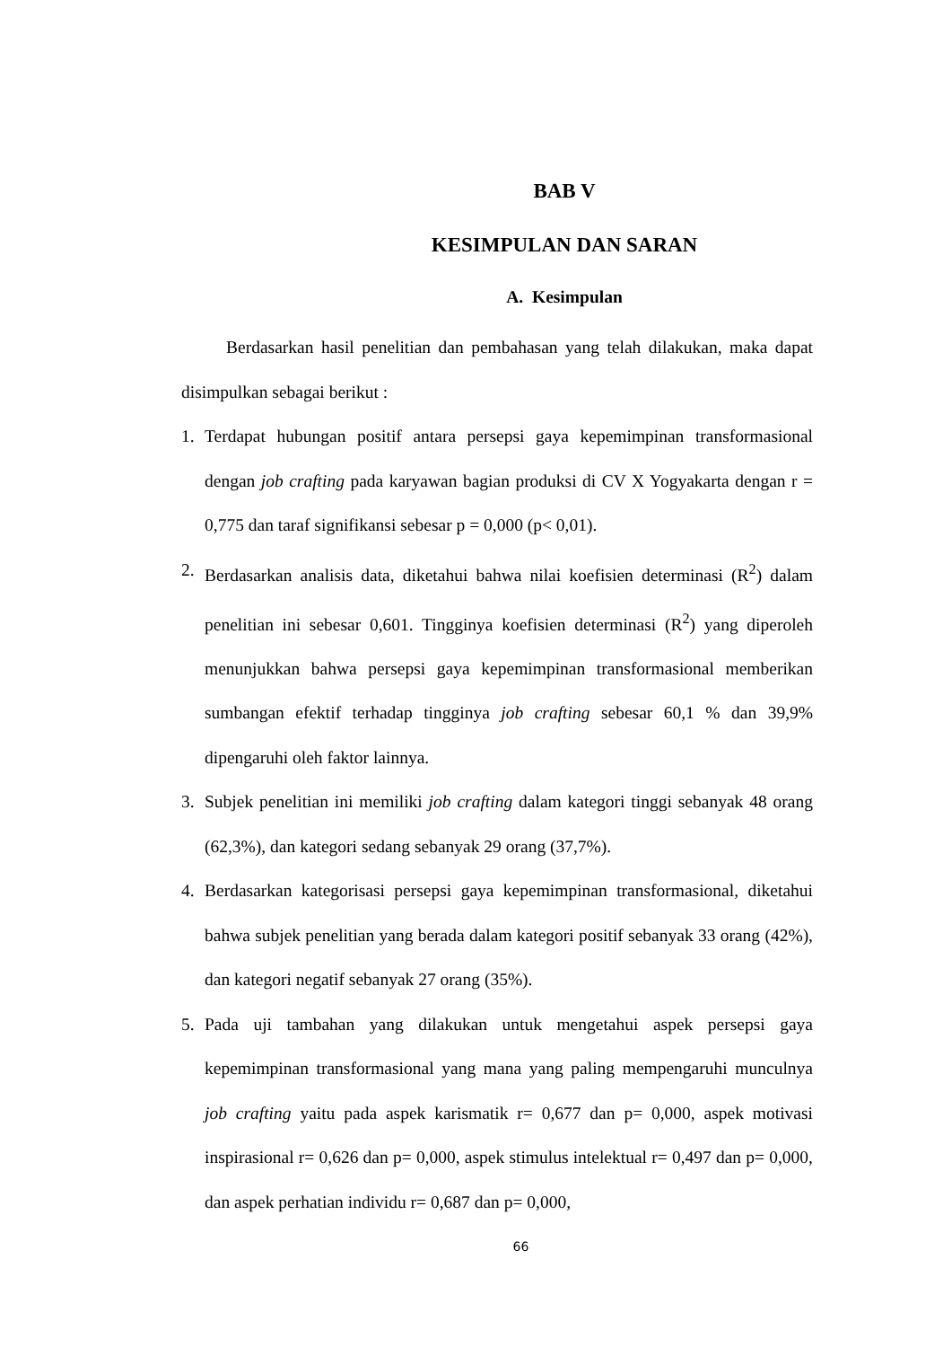BAB V
KESIMPULAN DAN SARAN
A. Kesimpulan
Berdasarkan hasil penelitian dan pembahasan yang telah dilakukan, maka dapat disimpulkan sebagai berikut :
1. Terdapat hubungan positif antara persepsi gaya kepemimpinan transformasional dengan job crafting pada karyawan bagian produksi di CV X Yogyakarta dengan r = 0,775 dan taraf signifikansi sebesar p = 0,000 (p< 0,01).
2. Berdasarkan analisis data, diketahui bahwa nilai koefisien determinasi (R<sup>2</sup>) dalam penelitian ini sebesar 0,601. Tingginya koefisien determinasi (R<sup>2</sup>) yang diperoleh menunjukkan bahwa persepsi gaya kepemimpinan transformasional memberikan sumbangan efektif terhadap tingginya job crafting sebesar 60,1 % dan 39,9% dipengaruhi oleh faktor lainnya.
3. Subjek penelitian ini memiliki job crafting dalam kategori tinggi sebanyak 48 orang (62,3%), dan kategori sedang sebanyak 29 orang (37,7%).
4. Berdasarkan kategorisasi persepsi gaya kepemimpinan transformasional, diketahui bahwa subjek penelitian yang berada dalam kategori positif sebanyak 33 orang (42%), dan kategori negatif sebanyak 27 orang (35%).
5. Pada uji tambahan yang dilakukan untuk mengetahui aspek persepsi gaya kepemimpinan transformasional yang mana yang paling mempengaruhi munculnya job crafting yaitu pada aspek karismatik r= 0,677 dan p= 0,000, aspek motivasi inspirasional r= 0,626 dan p= 0,000, aspek stimulus intelektual r= 0,497 dan p= 0,000, dan aspek perhatian individu r= 0,687 dan p= 0,000,
66